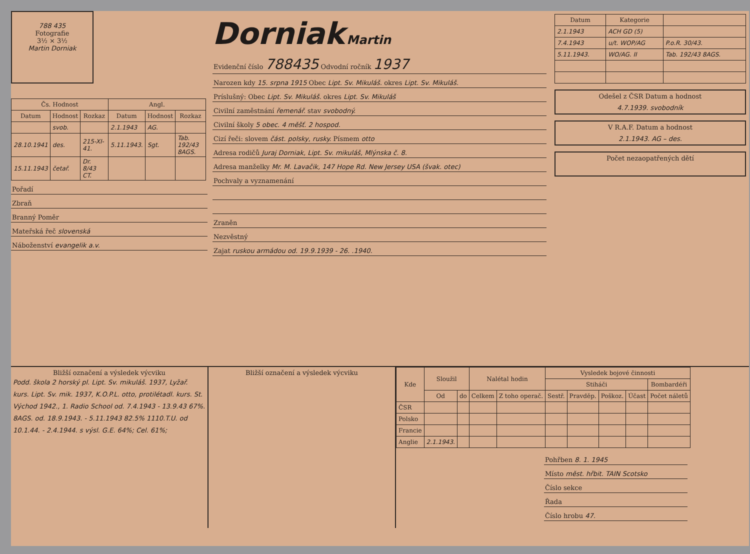788 435
Fotografie
3½ × 3½
Martin Dorniak
| Čs. Hodnost | | | Angl. | | |
| --- | --- | --- | --- | --- | --- |
| Datum | Hodnost | Rozkaz | Datum | Hodnost | Rozkaz |
| | svob. | | 2.1.1943 | AG. | |
| 28.10.1941 | des. | 215-XI-41. | 5.11.1943. | Sgt. | Tab. 192/43 8AGS. |
| 15.11.1943 | četař. | Dr. 8/43 CT. | | | |
Pořadí
Zbraň
Branný Poměr
Mateřská řeč slovenská
Náboženství evangelik a.v.
Dorniak Martin
Evidenční číslo 788435 Odvodní ročník 1937
Narozen kdy 15. srpna 1915 Obec Lipt. Sv. Mikuláš. okres Lipt. Sv. Mikuláš.
Príslušný: Obec Lipt. Sv. Mikuláš. okres Lipt. Sv. Mikuláš
Civilní zaměstnání řemenář. stav svobodný.
Civilní školy 5 obec. 4 měšť. 2 hospod.
Cizí řeči: slovem část. polsky, rusky. Písmem otto
Adresa rodičů Juraj Dorniak, Lipt. Sv. mikuláš, Mlýnska č. 8.
Adresa manželky Mr. M. Lavačik, 147 Hope Rd. New Jersey USA (švak. otec)
Pochvaly a vyznamenání
Zraněn
Nezvěstný
Zajat ruskou armádou od. 19.9.1939 - 26. .1940.
| Datum | Kategorie | |
| --- | --- | --- |
| 2.1.1943 | ACH GD (5) | |
| 7.4.1943 | u/t. WOP/AG | P.o.R. 30/43. |
| 5.11.1943. | WO/AG. II | Tab. 192/43 8AGS. |
Odešel z ČSR Datum a hodnost
4.7.1939. svobodník
V R.A.F. Datum a hodnost
2.1.1943. AG – des.
Počet nezaopatřených dětí
Bližší označení a výsledek výcviku
Podd. škola 2 horský pl. Lipt. Sv. mikuláš. 1937, Lyžař. kurs. Lipt. Sv. mik. 1937, K.O.P.L. otto, protilétadl. kurs. St. Východ 1942., 1. Radio School od. 7.4.1943 - 13.9.43 67%. 8AGS. od. 18.9.1943. - 5.11.1943 82.5% 1110.T.U. od 10.1.44. - 2.4.1944. s výsl. G.E. 64%; Cel. 61%;
Bližší označení a výsledek výcviku
| Kde | Sloužil | | Nalétal hodin | | Vysledek bojové činnosti | | | | |
| --- | --- | --- | --- | --- | --- | --- | --- | --- | --- |
| | | | | | Stiháči | | | | Bombardéři |
| | Od | do | Celkem | Z toho operač. | Sestř. | Pravděp. | Poškoz. | Účast | Počet náletů |
| ČSR | | | | | | | | | |
| Polsko | | | | | | | | | |
| Francie | | | | | | | | | |
| Anglie | 2.1.1943. | | | | | | | | |
Pohřben 8. 1. 1945
Místo měst. hřbit. TAIN Scotsko
Číslo sekce
Řada
Číslo hrobu 47.